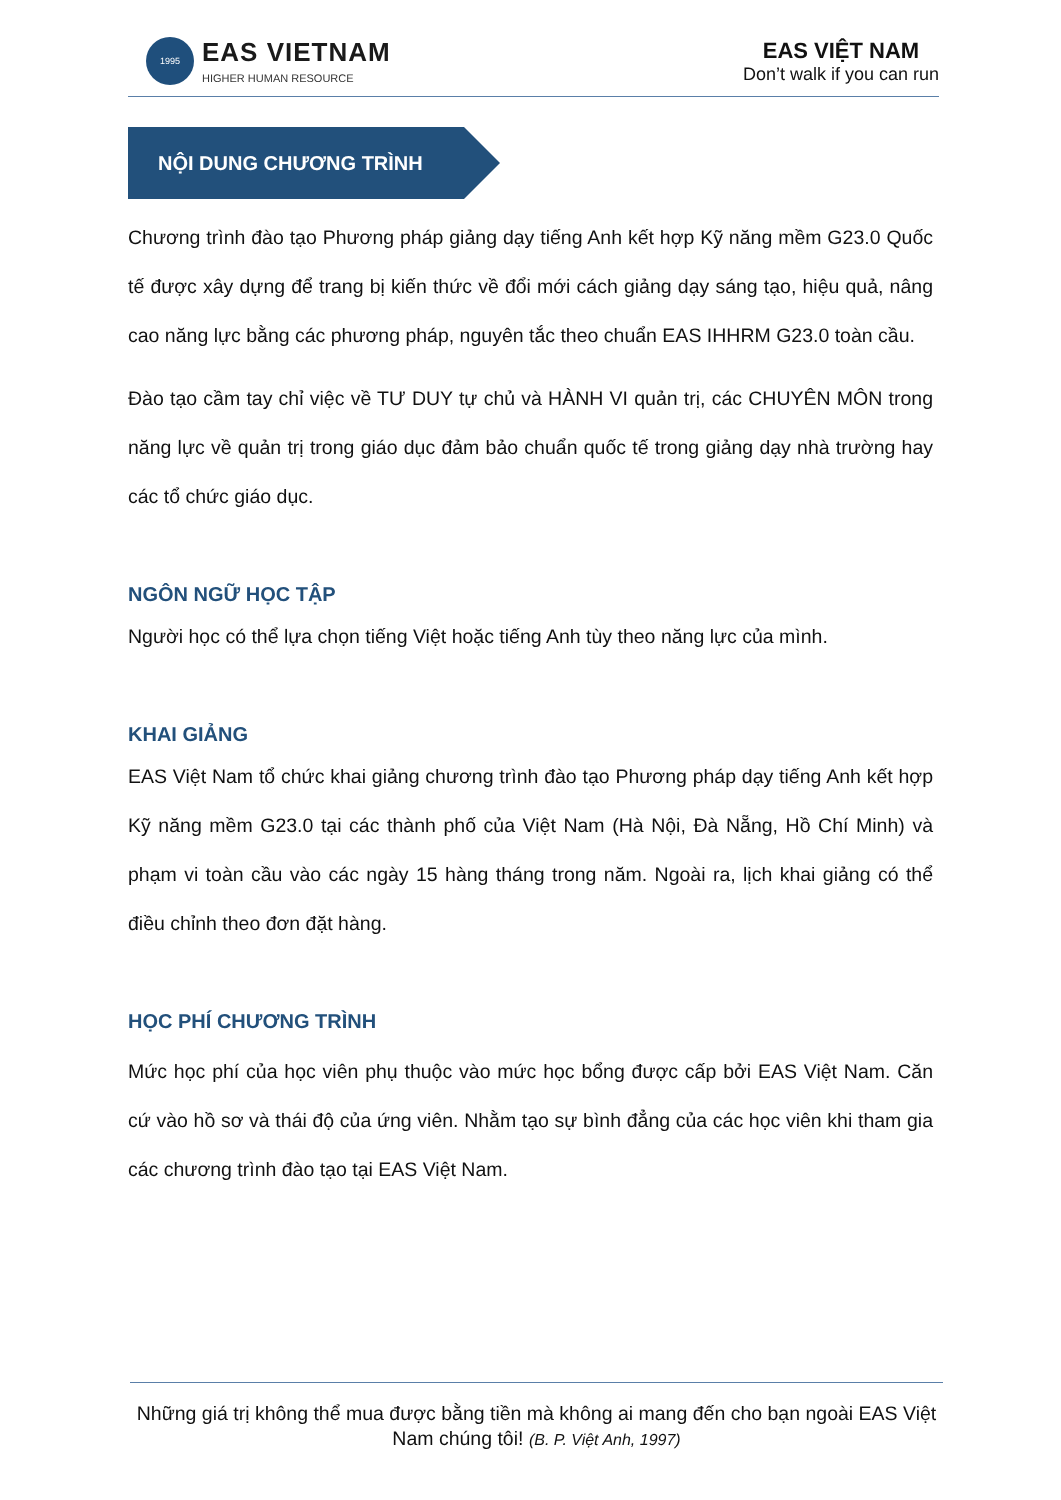1995
EAS VIETNAM
HIGHER HUMAN RESOURCE
EAS VIỆT NAM
Don’t walk if you can run
NỘI DUNG CHƯƠNG TRÌNH
Chương trình đào tạo Phương pháp giảng dạy tiếng Anh kết hợp Kỹ năng mềm G23.0 Quốc tế được xây dựng để trang bị kiến thức về đổi mới cách giảng dạy sáng tạo, hiệu quả, nâng cao năng lực bằng các phương pháp, nguyên tắc theo chuẩn EAS IHHRM G23.0 toàn cầu.
Đào tạo cầm tay chỉ việc về TƯ DUY tự chủ và HÀNH VI quản trị, các CHUYÊN MÔN trong năng lực về quản trị trong giáo dục đảm bảo chuẩn quốc tế trong giảng dạy nhà trường hay các tổ chức giáo dục.
NGÔN NGỮ HỌC TẬP
Người học có thể lựa chọn tiếng Việt hoặc tiếng Anh tùy theo năng lực của mình.
KHAI GIẢNG
EAS Việt Nam tổ chức khai giảng chương trình đào tạo Phương pháp dạy tiếng Anh kết hợp Kỹ năng mềm G23.0 tại các thành phố của Việt Nam (Hà Nội, Đà Nẵng, Hồ Chí Minh) và phạm vi toàn cầu vào các ngày 15 hàng tháng trong năm. Ngoài ra, lịch khai giảng có thể điều chỉnh theo đơn đặt hàng.
HỌC PHÍ CHƯƠNG TRÌNH
Mức học phí của học viên phụ thuộc vào mức học bổng được cấp bởi EAS Việt Nam. Căn cứ vào hồ sơ và thái độ của ứng viên. Nhằm tạo sự bình đẳng của các học viên khi tham gia các chương trình đào tạo tại EAS Việt Nam.
Những giá trị không thể mua được bằng tiền mà không ai mang đến cho bạn ngoài EAS Việt Nam chúng tôi! (B. P. Việt Anh, 1997)